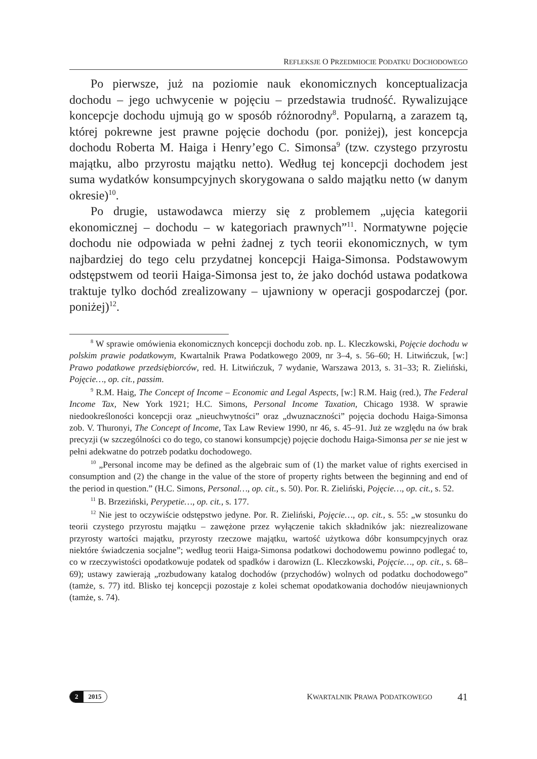REFLEKSJE O PRZEDMIOCIE PODATKU DOCHODOWEGO
Po pierwsze, już na poziomie nauk ekonomicznych konceptualizacja dochodu – jego uchwycenie w pojęciu – przedstawia trudność. Rywalizujące koncepcje dochodu ujmują go w sposób różnorodny<sup>8</sup>. Popularną, a zarazem tą, której pokrewne jest prawne pojęcie dochodu (por. poniżej), jest koncepcja dochodu Roberta M. Haiga i Henry’ego C. Simonsa<sup>9</sup> (tzw. czystego przyrostu majątku, albo przyrostu majątku netto). Według tej koncepcji dochodem jest suma wydatków konsumpcyjnych skorygowana o saldo majątku netto (w danym okresie)<sup>10</sup>.
Po drugie, ustawodawca mierzy się z problemem „ujęcia kategorii ekonomicznej – dochodu – w kategoriach prawnych”<sup>11</sup>. Normatywne pojęcie dochodu nie odpowiada w pełni żadnej z tych teorii ekonomicznych, w tym najbardziej do tego celu przydatnej koncepcji Haiga-Simonsa. Podstawowym odstępstwem od teorii Haiga-Simonsa jest to, że jako dochód ustawa podatkowa traktuje tylko dochód zrealizowany – ujawniony w operacji gospodarczej (por. poniżej)<sup>12</sup>.
<sup>8</sup> W sprawie omówienia ekonomicznych koncepcji dochodu zob. np. L. Kleczkowski, Pojęcie dochodu w polskim prawie podatkowym, Kwartalnik Prawa Podatkowego 2009, nr 3–4, s. 56–60; H. Litwińczuk, [w:] Prawo podatkowe przedsiębiorców, red. H. Litwińczuk, 7 wydanie, Warszawa 2013, s. 31–33; R. Zieliński, Pojęcie…, op. cit., passim.
<sup>9</sup> R.M. Haig, The Concept of Income – Economic and Legal Aspects, [w:] R.M. Haig (red.), The Federal Income Tax, New York 1921; H.C. Simons, Personal Income Taxation, Chicago 1938. W sprawie niedookreśloności koncepcji oraz „nieuchwytności” oraz „dwuznaczności” pojęcia dochodu Haiga-Simonsa zob. V. Thuronyi, The Concept of Income, Tax Law Review 1990, nr 46, s. 45–91. Już ze względu na ów brak precyzji (w szczególności co do tego, co stanowi konsumpcję) pojęcie dochodu Haiga-Simonsa per se nie jest w pełni adekwatne do potrzeb podatku dochodowego.
<sup>10</sup> „Personal income may be defined as the algebraic sum of (1) the market value of rights exercised in consumption and (2) the change in the value of the store of property rights between the beginning and end of the period in question.” (H.C. Simons, Personal…, op. cit., s. 50). Por. R. Zieliński, Pojęcie…, op. cit., s. 52.
<sup>11</sup> B. Brzeziński, Perypetie…, op. cit., s. 177.
<sup>12</sup> Nie jest to oczywiście odstępstwo jedyne. Por. R. Zieliński, Pojęcie…, op. cit., s. 55: „w stosunku do teorii czystego przyrostu majątku – zawężone przez wyłączenie takich składników jak: niezrealizowane przyrosty wartości majątku, przyrosty rzeczowe majątku, wartość użytkowa dóbr konsumpcyjnych oraz niektóre świadczenia socjalne”; według teorii Haiga-Simonsa podatkowi dochodowemu powinno podlegać to, co w rzeczywistości opodatkowuje podatek od spadków i darowizn (L. Kleczkowski, Pojęcie…, op. cit., s. 68–69); ustawy zawierają „rozbudowany katalog dochodów (przychodów) wolnych od podatku dochodowego” (tamże, s. 77) itd. Blisko tej koncepcji pozostaje z kolei schemat opodatkowania dochodów nieujawnionych (tamże, s. 74).
2 2015
KWARTALNIK PRAWA PODATKOWEGO
41